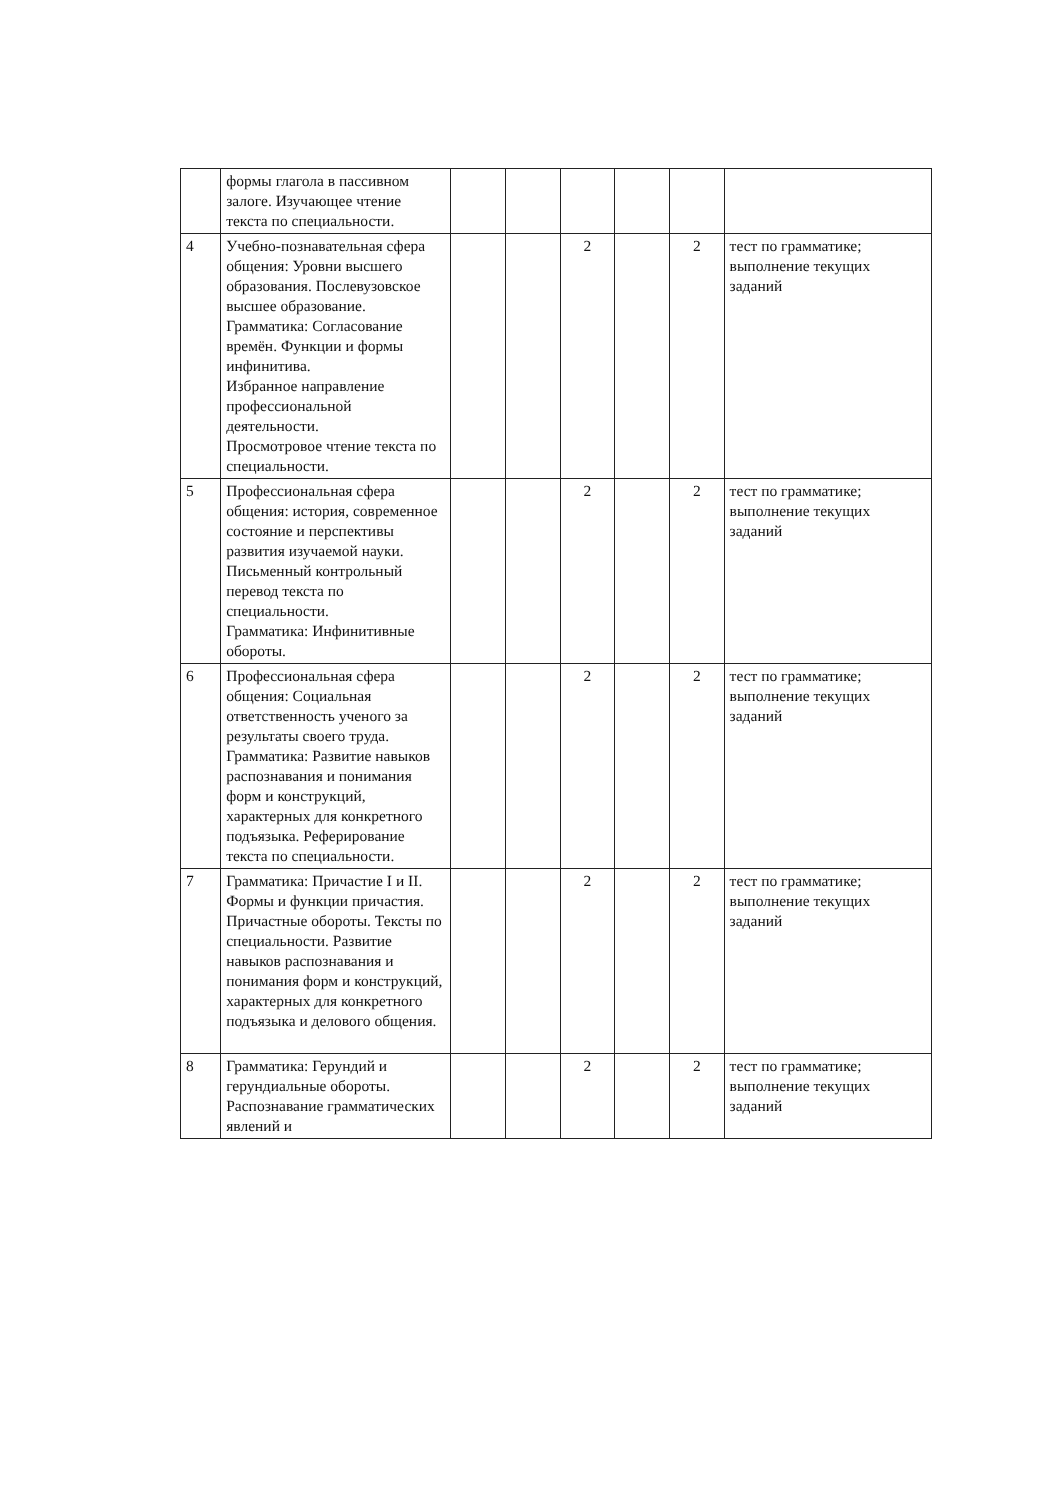| | формы глагола в пассивном залоге. Изучающее чтение текста по специальности. | | | | | | |
| 4 | Учебно-познавательная сфера общения: Уровни высшего образования. Послевузовское высшее образование. Грамматика: Согласование времён. Функции и формы инфинитива. Избранное направление профессиональной деятельности. Просмотровое чтение текста по специальности. | | | 2 | | 2 | тест по грамматике; выполнение текущих заданий |
| 5 | Профессиональная сфера общения: история, современное состояние и перспективы развития изучаемой науки. Письменный контрольный перевод текста по специальности. Грамматика: Инфинитивные обороты. | | | 2 | | 2 | тест по грамматике; выполнение текущих заданий |
| 6 | Профессиональная сфера общения: Социальная ответственность ученого за результаты своего труда. Грамматика: Развитие навыков распознавания и понимания форм и конструкций, характерных для конкретного подъязыка. Реферирование текста по специальности. | | | 2 | | 2 | тест по грамматике; выполнение текущих заданий |
| 7 | Грамматика: Причастие I и II. Формы и функции причастия. Причастные обороты. Тексты по специальности. Развитие навыков распознавания и понимания форм и конструкций, характерных для конкретного подъязыка и делового общения. | | | 2 | | 2 | тест по грамматике; выполнение текущих заданий |
| 8 | Грамматика: Герундий и герундиальные обороты. Распознавание грамматических явлений и | | | 2 | | 2 | тест по грамматике; выполнение текущих заданий |